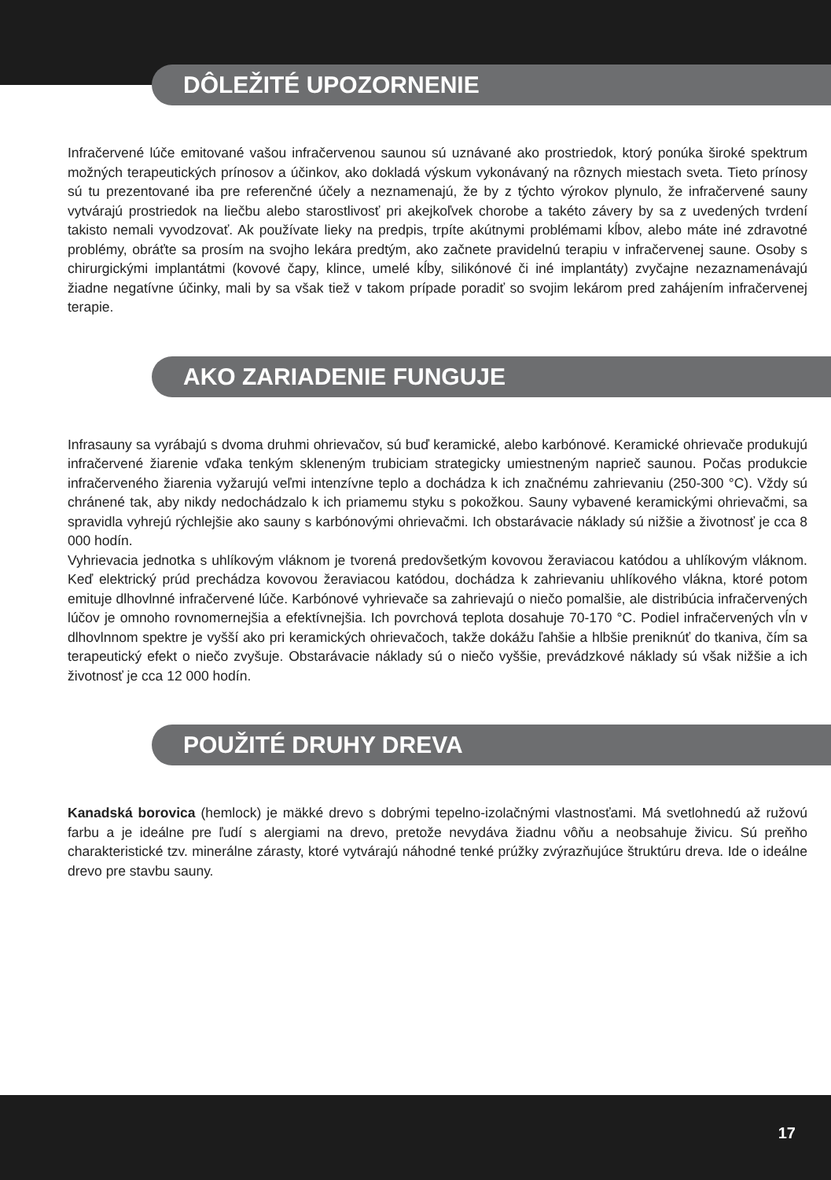DÔLEŽITÉ UPOZORNENIE
Infračervené lúče emitované vašou infračervenou saunou sú uznávané ako prostriedok, ktorý ponúka široké spektrum možných terapeutických prínosov a účinkov, ako dokladá výskum vykonávaný na rôznych miestach sveta. Tieto prínosy sú tu prezentované iba pre referenčné účely a neznamenajú, že by z týchto výrokov plynulo, že infračervené sauny vytvárajú prostriedok na liečbu alebo starostlivosť pri akejkoľvek chorobe a takéto závery by sa z uvedených tvrdení takisto nemali vyvodzovať. Ak používate lieky na predpis, trpíte akútnymi problémami kĺbov, alebo máte iné zdravotné problémy, obráťte sa prosím na svojho lekára predtým, ako začnete pravidelnú terapiu v infračervenej saune. Osoby s chirurgickými implantátmi (kovové čapy, klince, umelé kĺby, silikónové či iné implantáty) zvyčajne nezaznamenávajú žiadne negatívne účinky, mali by sa však tiež v takom prípade poradiť so svojim lekárom pred zahájením infračervenej terapie.
AKO ZARIADENIE FUNGUJE
Infrasauny sa vyrábajú s dvoma druhmi ohrievačov, sú buď keramické, alebo karbónové. Keramické ohrievače produkujú infračervené žiarenie vďaka tenkým skleneným trubiciam strategicky umiestneným naprieč saunou. Počas produkcie infračerveného žiarenia vyžarujú veľmi intenzívne teplo a dochádza k ich značnému zahrievaniu (250-300 °C). Vždy sú chránené tak, aby nikdy nedochádzalo k ich priamemu styku s pokožkou. Sauny vybavené keramickými ohrievačmi, sa spravidla vyhrejú rýchlejšie ako sauny s karbónovými ohrievačmi. Ich obstarávacie náklady sú nižšie a životnosť je cca 8 000 hodín.
Vyhrievacia jednotka s uhlíkovým vláknom je tvorená predovšetkým kovovou žeraviacou katódou a uhlíkovým vláknom. Keď elektrický prúd prechádza kovovou žeraviacou katódou, dochádza k zahrievaniu uhlíkového vlákna, ktoré potom emituje dlhovlnné infračervené lúče. Karbónové vyhrievače sa zahrievajú o niečo pomalšie, ale distribúcia infračervených lúčov je omnoho rovnomernejšia a efektívnejšia. Ich povrchová teplota dosahuje 70-170 °C. Podiel infračervených vĺn v dlhovlnnom spektre je vyšší ako pri keramických ohrievačoch, takže dokážu ľahšie a hlbšie preniknúť do tkaniva, čím sa terapeutický efekt o niečo zvyšuje. Obstarávacie náklady sú o niečo vyššie, prevádzkové náklady sú však nižšie a ich životnosť je cca 12 000 hodín.
POUŽITÉ DRUHY DREVA
Kanadská borovica (hemlock) je mäkké drevo s dobrými tepelno-izolačnými vlastnosťami. Má svetlohnedú až ružovú farbu a je ideálne pre ľudí s alergiami na drevo, pretože nevydáva žiadnu vôňu a neobsahuje živicu. Sú preňho charakteristické tzv. minerálne zárasty, ktoré vytvárajú náhodné tenké prúžky zvýrazňujúce štruktúru dreva. Ide o ideálne drevo pre stavbu sauny.
17